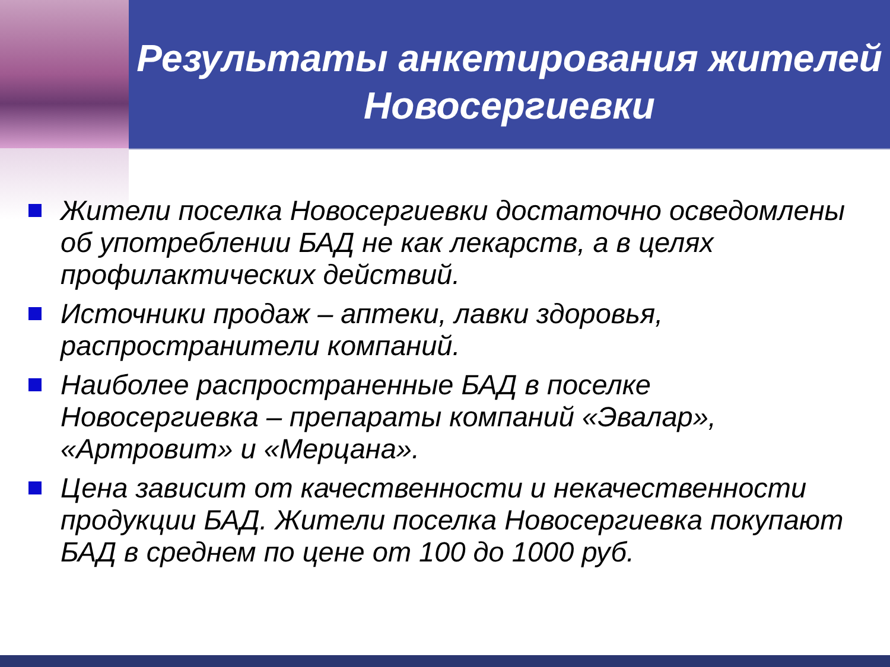Результаты анкетирования жителей Новосергиевки
Жители поселка Новосергиевки достаточно осведомлены об употреблении БАД не как лекарств, а в целях профилактических действий.
Источники продаж – аптеки, лавки здоровья, распространители компаний.
Наиболее распространенные БАД в поселке Новосергиевка – препараты компаний «Эвалар», «Артровит» и «Мерцана».
Цена зависит от качественности и некачественности продукции БАД. Жители поселка Новосергиевка покупают БАД в среднем по цене от 100 до 1000 руб.